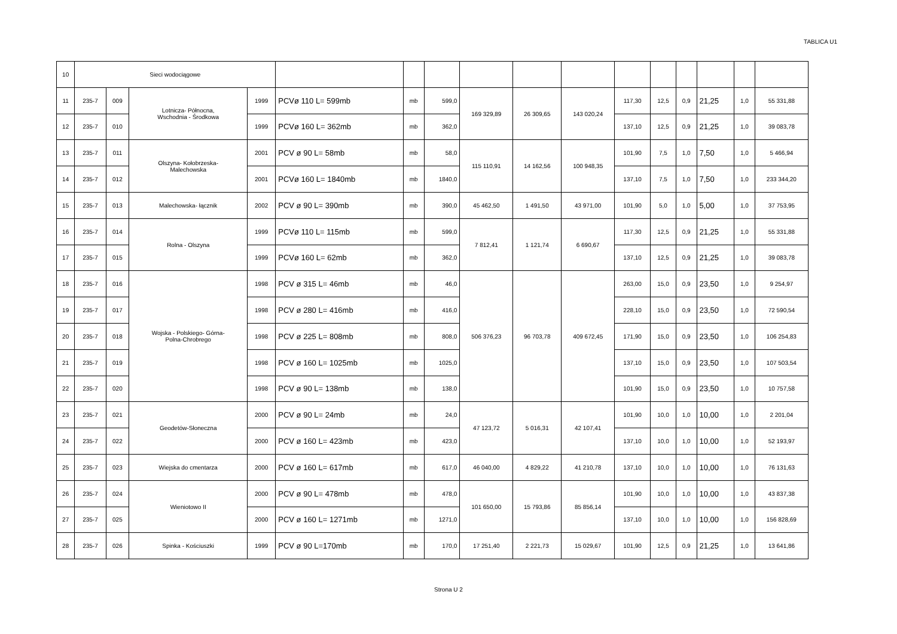TABLICA U1
| 10 | Sieci wodociągowe | | | | | | | | | | | | | | | |
| 11 | 235-7 | 009 | Lotnicza- Północna, Wschodnia - Środkowa | 1999 | PCVø 110 L= 599mb | mb | 599,0 | 169 329,89 | 26 309,65 | 143 020,24 | 117,30 | 12,5 | 0,9 | 21,25 | 1,0 | 55 331,88 |
| 12 | 235-7 | 010 | | 1999 | PCVø 160 L= 362mb | mb | 362,0 | | | | 137,10 | 12,5 | 0,9 | 21,25 | 1,0 | 39 083,78 |
| 13 | 235-7 | 011 | Olszyna- Kołobrzeska- Malechowska | 2001 | PCV ø 90 L= 58mb | mb | 58,0 | 115 110,91 | 14 162,56 | 100 948,35 | 101,90 | 7,5 | 1,0 | 7,50 | 1,0 | 5 466,94 |
| 14 | 235-7 | 012 | | 2001 | PCVø 160 L= 1840mb | mb | 1840,0 | | | | 137,10 | 7,5 | 1,0 | 7,50 | 1,0 | 233 344,20 |
| 15 | 235-7 | 013 | Malechowska- łącznik | 2002 | PCV ø 90 L= 390mb | mb | 390,0 | 45 462,50 | 1 491,50 | 43 971,00 | 101,90 | 5,0 | 1,0 | 5,00 | 1,0 | 37 753,95 |
| 16 | 235-7 | 014 | Rolna - Olszyna | 1999 | PCVø 110 L= 115mb | mb | 599,0 | 7 812,41 | 1 121,74 | 6 690,67 | 117,30 | 12,5 | 0,9 | 21,25 | 1,0 | 55 331,88 |
| 17 | 235-7 | 015 | | 1999 | PCVø 160 L= 62mb | mb | 362,0 | | | | 137,10 | 12,5 | 0,9 | 21,25 | 1,0 | 39 083,78 |
| 18 | 235-7 | 016 | Wojska - Polskiego- Górna- Polna-Chrobrego | 1998 | PCV ø 315 L= 46mb | mb | 46,0 | 506 376,23 | 96 703,78 | 409 672,45 | 263,00 | 15,0 | 0,9 | 23,50 | 1,0 | 9 254,97 |
| 19 | 235-7 | 017 | | 1998 | PCV ø 280 L= 416mb | mb | 416,0 | | | | 228,10 | 15,0 | 0,9 | 23,50 | 1,0 | 72 590,54 |
| 20 | 235-7 | 018 | | 1998 | PCV ø 225 L= 808mb | mb | 808,0 | | | | 171,90 | 15,0 | 0,9 | 23,50 | 1,0 | 106 254,83 |
| 21 | 235-7 | 019 | | 1998 | PCV ø 160 L= 1025mb | mb | 1025,0 | | | | 137,10 | 15,0 | 0,9 | 23,50 | 1,0 | 107 503,54 |
| 22 | 235-7 | 020 | | 1998 | PCV ø 90 L= 138mb | mb | 138,0 | | | | 101,90 | 15,0 | 0,9 | 23,50 | 1,0 | 10 757,58 |
| 23 | 235-7 | 021 | Geodetów-Słoneczna | 2000 | PCV ø 90 L= 24mb | mb | 24,0 | 47 123,72 | 5 016,31 | 42 107,41 | 101,90 | 10,0 | 1,0 | 10,00 | 1,0 | 2 201,04 |
| 24 | 235-7 | 022 | | 2000 | PCV ø 160 L= 423mb | mb | 423,0 | | | | 137,10 | 10,0 | 1,0 | 10,00 | 1,0 | 52 193,97 |
| 25 | 235-7 | 023 | Wiejska do cmentarza | 2000 | PCV ø 160 L= 617mb | mb | 617,0 | 46 040,00 | 4 829,22 | 41 210,78 | 137,10 | 10,0 | 1,0 | 10,00 | 1,0 | 76 131,63 |
| 26 | 235-7 | 024 | Wieniotowo II | 2000 | PCV ø 90 L= 478mb | mb | 478,0 | 101 650,00 | 15 793,86 | 85 856,14 | 101,90 | 10,0 | 1,0 | 10,00 | 1,0 | 43 837,38 |
| 27 | 235-7 | 025 | | 2000 | PCV ø 160 L= 1271mb | mb | 1271,0 | | | | 137,10 | 10,0 | 1,0 | 10,00 | 1,0 | 156 828,69 |
| 28 | 235-7 | 026 | Spinka - Kościuszki | 1999 | PCV ø 90 L=170mb | mb | 170,0 | 17 251,40 | 2 221,73 | 15 029,67 | 101,90 | 12,5 | 0,9 | 21,25 | 1,0 | 13 641,86 |
Strona U 2